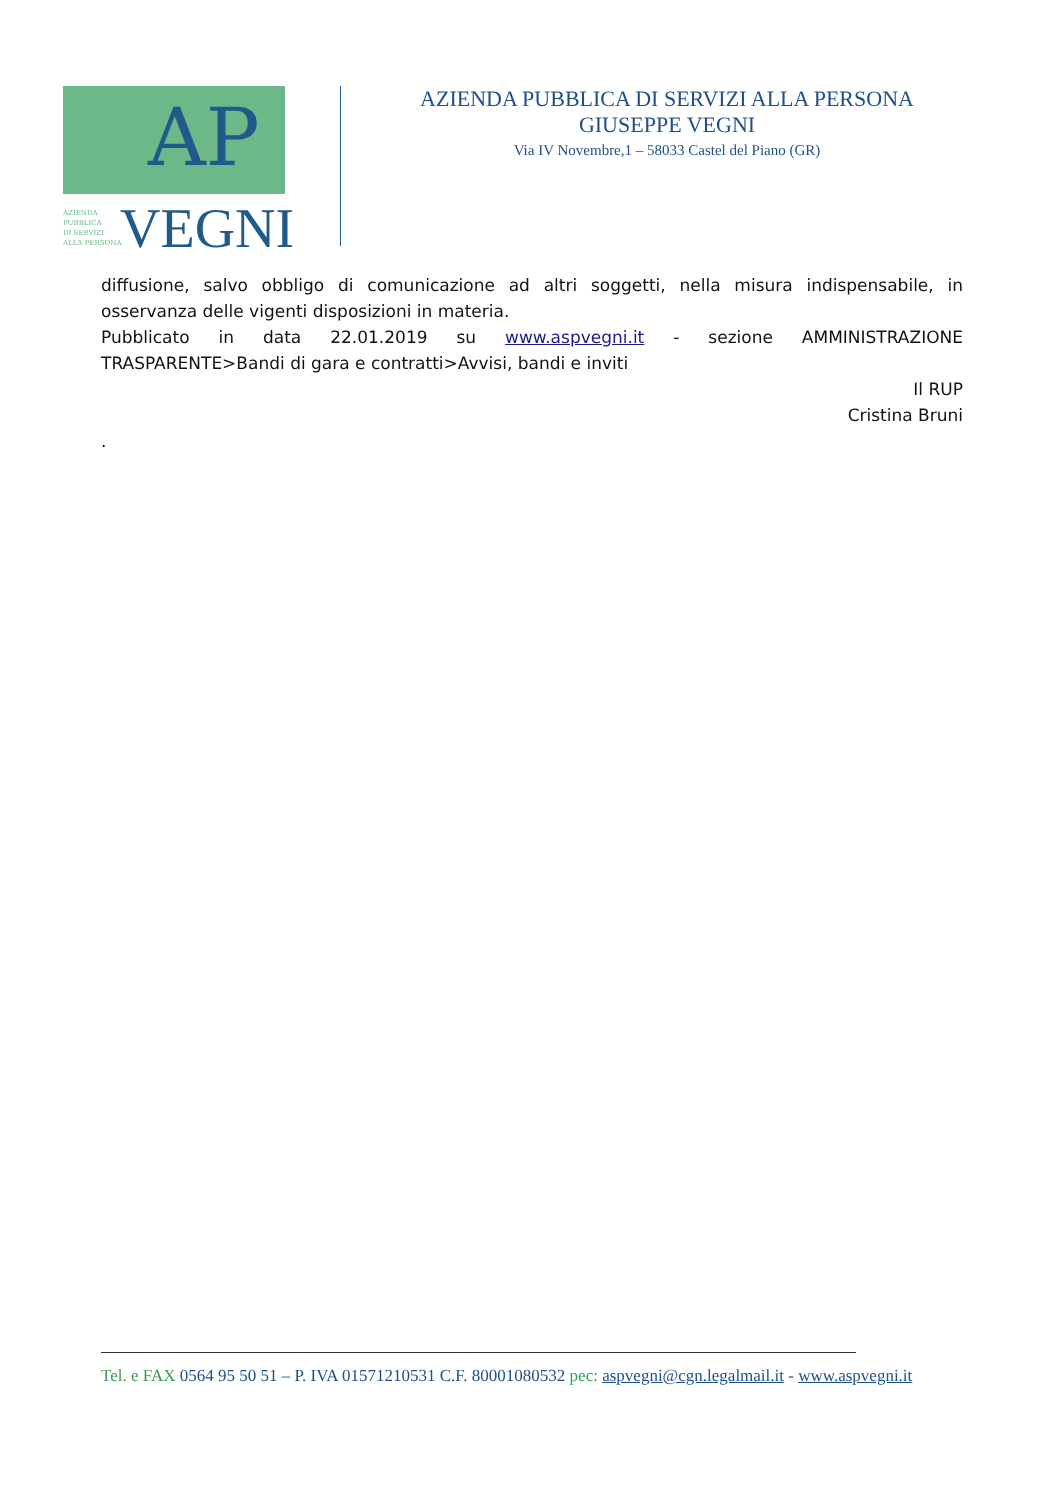AP
AZIENDA
PUBBLICA
DI SERVIZI
ALLA PERSONA
VEGNI
AZIENDA PUBBLICA DI SERVIZI ALLA PERSONA
GIUSEPPE VEGNI
Via IV Novembre,1 – 58033 Castel del Piano (GR)
diffusione, salvo obbligo di comunicazione ad altri soggetti, nella misura indispensabile, in osservanza delle vigenti disposizioni in materia.
Pubblicato in data 22.01.2019 su www.aspvegni.it - sezione AMMINISTRAZIONE TRASPARENTE>Bandi di gara e contratti>Avvisi, bandi e inviti
Il RUP
Cristina Bruni
.
Tel. e FAX 0564 95 50 51 – P. IVA 01571210531 C.F. 80001080532 pec: aspvegni@cgn.legalmail.it - www.aspvegni.it